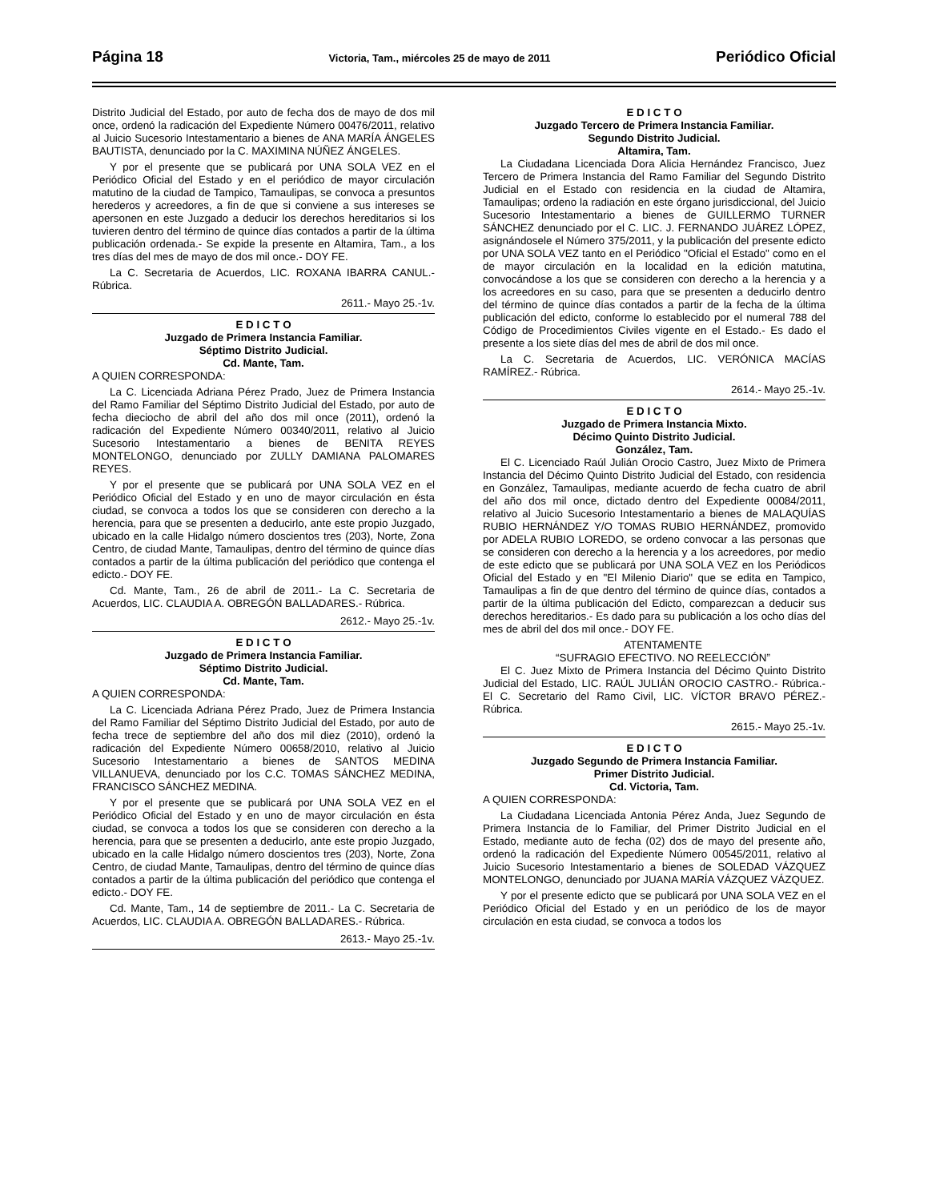Página 18 Victoria, Tam., miércoles 25 de mayo de 2011 Periódico Oficial
Distrito Judicial del Estado, por auto de fecha dos de mayo de dos mil once, ordenó la radicación del Expediente Número 00476/2011, relativo al Juicio Sucesorio Intestamentario a bienes de ANA MARÍA ÁNGELES BAUTISTA, denunciado por la C. MAXIMINA NÚÑEZ ÁNGELES.
Y por el presente que se publicará por UNA SOLA VEZ en el Periódico Oficial del Estado y en el periódico de mayor circulación matutino de la ciudad de Tampico, Tamaulipas, se convoca a presuntos herederos y acreedores, a fin de que si conviene a sus intereses se apersonen en este Juzgado a deducir los derechos hereditarios si los tuvieren dentro del término de quince días contados a partir de la última publicación ordenada.- Se expide la presente en Altamira, Tam., a los tres días del mes de mayo de dos mil once.- DOY FE.
La C. Secretaria de Acuerdos, LIC. ROXANA IBARRA CANUL.- Rúbrica.
2611.- Mayo 25.-1v.
E D I C T O
Juzgado de Primera Instancia Familiar.
Séptimo Distrito Judicial.
Cd. Mante, Tam.
A QUIEN CORRESPONDA:
La C. Licenciada Adriana Pérez Prado, Juez de Primera Instancia del Ramo Familiar del Séptimo Distrito Judicial del Estado, por auto de fecha dieciocho de abril del año dos mil once (2011), ordenó la radicación del Expediente Número 00340/2011, relativo al Juicio Sucesorio Intestamentario a bienes de BENITA REYES MONTELONGO, denunciado por ZULLY DAMIANA PALOMARES REYES.
Y por el presente que se publicará por UNA SOLA VEZ en el Periódico Oficial del Estado y en uno de mayor circulación en ésta ciudad, se convoca a todos los que se consideren con derecho a la herencia, para que se presenten a deducirlo, ante este propio Juzgado, ubicado en la calle Hidalgo número doscientos tres (203), Norte, Zona Centro, de ciudad Mante, Tamaulipas, dentro del término de quince días contados a partir de la última publicación del periódico que contenga el edicto.- DOY FE.
Cd. Mante, Tam., 26 de abril de 2011.- La C. Secretaria de Acuerdos, LIC. CLAUDIA A. OBREGÓN BALLADARES.- Rúbrica.
2612.- Mayo 25.-1v.
E D I C T O
Juzgado de Primera Instancia Familiar.
Séptimo Distrito Judicial.
Cd. Mante, Tam.
A QUIEN CORRESPONDA:
La C. Licenciada Adriana Pérez Prado, Juez de Primera Instancia del Ramo Familiar del Séptimo Distrito Judicial del Estado, por auto de fecha trece de septiembre del año dos mil diez (2010), ordenó la radicación del Expediente Número 00658/2010, relativo al Juicio Sucesorio Intestamentario a bienes de SANTOS MEDINA VILLANUEVA, denunciado por los C.C. TOMAS SÁNCHEZ MEDINA, FRANCISCO SÁNCHEZ MEDINA.
Y por el presente que se publicará por UNA SOLA VEZ en el Periódico Oficial del Estado y en uno de mayor circulación en ésta ciudad, se convoca a todos los que se consideren con derecho a la herencia, para que se presenten a deducirlo, ante este propio Juzgado, ubicado en la calle Hidalgo número doscientos tres (203), Norte, Zona Centro, de ciudad Mante, Tamaulipas, dentro del término de quince días contados a partir de la última publicación del periódico que contenga el edicto.- DOY FE.
Cd. Mante, Tam., 14 de septiembre de 2011.- La C. Secretaria de Acuerdos, LIC. CLAUDIA A. OBREGÓN BALLADARES.- Rúbrica.
2613.- Mayo 25.-1v.
E D I C T O
Juzgado Tercero de Primera Instancia Familiar.
Segundo Distrito Judicial.
Altamira, Tam.
La Ciudadana Licenciada Dora Alicia Hernández Francisco, Juez Tercero de Primera Instancia del Ramo Familiar del Segundo Distrito Judicial en el Estado con residencia en la ciudad de Altamira, Tamaulipas; ordeno la radiación en este órgano jurisdiccional, del Juicio Sucesorio Intestamentario a bienes de GUILLERMO TURNER SÁNCHEZ denunciado por el C. LIC. J. FERNANDO JUÁREZ LÓPEZ, asignándosele el Número 375/2011, y la publicación del presente edicto por UNA SOLA VEZ tanto en el Periódico "Oficial el Estado" como en el de mayor circulación en la localidad en la edición matutina, convocándose a los que se consideren con derecho a la herencia y a los acreedores en su caso, para que se presenten a deducirlo dentro del término de quince días contados a partir de la fecha de la última publicación del edicto, conforme lo establecido por el numeral 788 del Código de Procedimientos Civiles vigente en el Estado.- Es dado el presente a los siete días del mes de abril de dos mil once.
La C. Secretaria de Acuerdos, LIC. VERÓNICA MACÍAS RAMÍREZ.- Rúbrica.
2614.- Mayo 25.-1v.
E D I C T O
Juzgado de Primera Instancia Mixto.
Décimo Quinto Distrito Judicial.
González, Tam.
El C. Licenciado Raúl Julián Orocio Castro, Juez Mixto de Primera Instancia del Décimo Quinto Distrito Judicial del Estado, con residencia en González, Tamaulipas, mediante acuerdo de fecha cuatro de abril del año dos mil once, dictado dentro del Expediente 00084/2011, relativo al Juicio Sucesorio Intestamentario a bienes de MALAQUÍAS RUBIO HERNÁNDEZ Y/O TOMAS RUBIO HERNÁNDEZ, promovido por ADELA RUBIO LOREDO, se ordeno convocar a las personas que se consideren con derecho a la herencia y a los acreedores, por medio de este edicto que se publicará por UNA SOLA VEZ en los Periódicos Oficial del Estado y en "El Milenio Diario" que se edita en Tampico, Tamaulipas a fin de que dentro del término de quince días, contados a partir de la última publicación del Edicto, comparezcan a deducir sus derechos hereditarios.- Es dado para su publicación a los ocho días del mes de abril del dos mil once.- DOY FE.
ATENTAMENTE
“SUFRAGIO EFECTIVO. NO REELECCIÓN”
El C. Juez Mixto de Primera Instancia del Décimo Quinto Distrito Judicial del Estado, LIC. RAÚL JULIÁN OROCIO CASTRO.- Rúbrica.- El C. Secretario del Ramo Civil, LIC. VÍCTOR BRAVO PÉREZ.- Rúbrica.
2615.- Mayo 25.-1v.
E D I C T O
Juzgado Segundo de Primera Instancia Familiar.
Primer Distrito Judicial.
Cd. Victoria, Tam.
A QUIEN CORRESPONDA:
La Ciudadana Licenciada Antonia Pérez Anda, Juez Segundo de Primera Instancia de lo Familiar, del Primer Distrito Judicial en el Estado, mediante auto de fecha (02) dos de mayo del presente año, ordenó la radicación del Expediente Número 00545/2011, relativo al Juicio Sucesorio Intestamentario a bienes de SOLEDAD VÁZQUEZ MONTELONGO, denunciado por JUANA MARÍA VÁZQUEZ VÁZQUEZ.
Y por el presente edicto que se publicará por UNA SOLA VEZ en el Periódico Oficial del Estado y en un periódico de los de mayor circulación en esta ciudad, se convoca a todos los